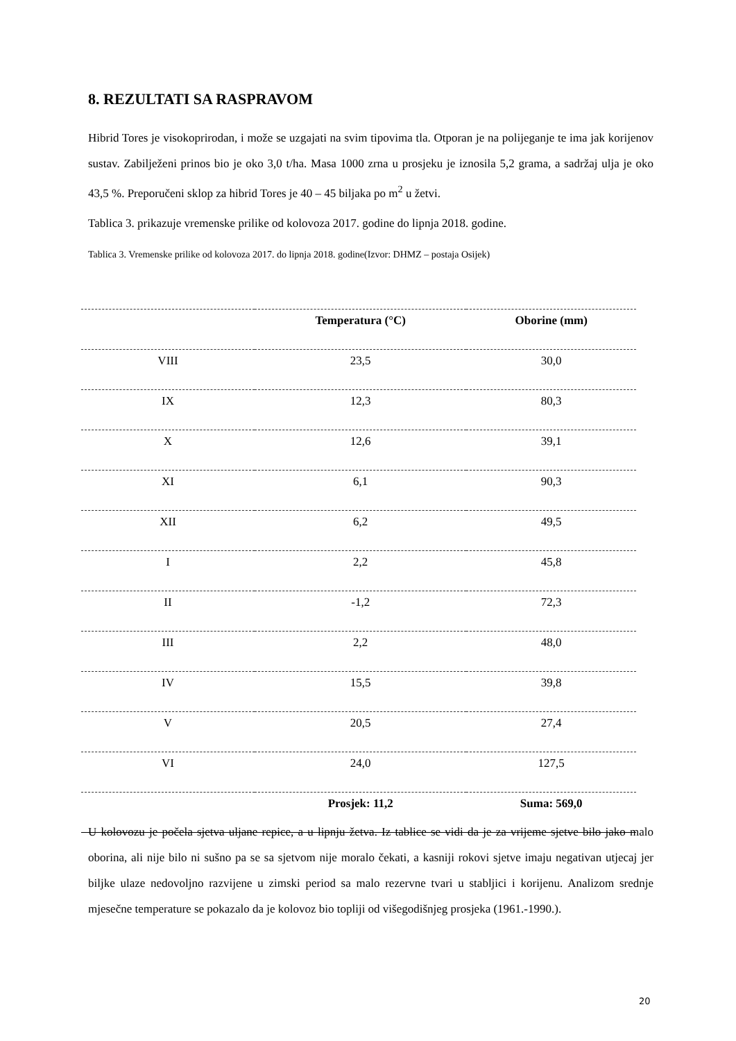8. REZULTATI SA RASPRAVOM
Hibrid Tores je visokoprirodan, i može se uzgajati na svim tipovima tla. Otporan je na polijeganje te ima jak korijenov sustav. Zabilježeni prinos bio je oko 3,0 t/ha. Masa 1000 zrna u prosjeku je iznosila 5,2 grama, a sadržaj ulja je oko 43,5 %. Preporučeni sklop za hibrid Tores je 40 – 45 biljaka po m<sup>2</sup> u žetvi.
Tablica 3. prikazuje vremenske prilike od kolovoza 2017. godine do lipnja 2018. godine.
Tablica 3. Vremenske prilike od kolovoza 2017. do lipnja 2018. godine(Izvor: DHMZ – postaja Osijek)
| | Temperatura (°C) | Oborine (mm) |
| --- | --- | --- |
| VIII | 23,5 | 30,0 |
| IX | 12,3 | 80,3 |
| X | 12,6 | 39,1 |
| XI | 6,1 | 90,3 |
| XII | 6,2 | 49,5 |
| I | 2,2 | 45,8 |
| II | -1,2 | 72,3 |
| III | 2,2 | 48,0 |
| IV | 15,5 | 39,8 |
| V | 20,5 | 27,4 |
| VI | 24,0 | 127,5 |
| | Prosjek: 11,2 | Suma: 569,0 |
U kolovozu je počela sjetva uljane repice, a u lipnju žetva. Iz tablice se vidi da je za vrijeme sjetve bilo jako malo oborina, ali nije bilo ni sušno pa se sa sjetvom nije moralo čekati, a kasniji rokovi sjetve imaju negativan utjecaj jer biljke ulaze nedovoljno razvijene u zimski period sa malo rezervne tvari u stabljici i korijenu. Analizom srednje mjesečne temperature se pokazalo da je kolovoz bio topliji od višegodišnjeg prosjeka (1961.-1990.).
20